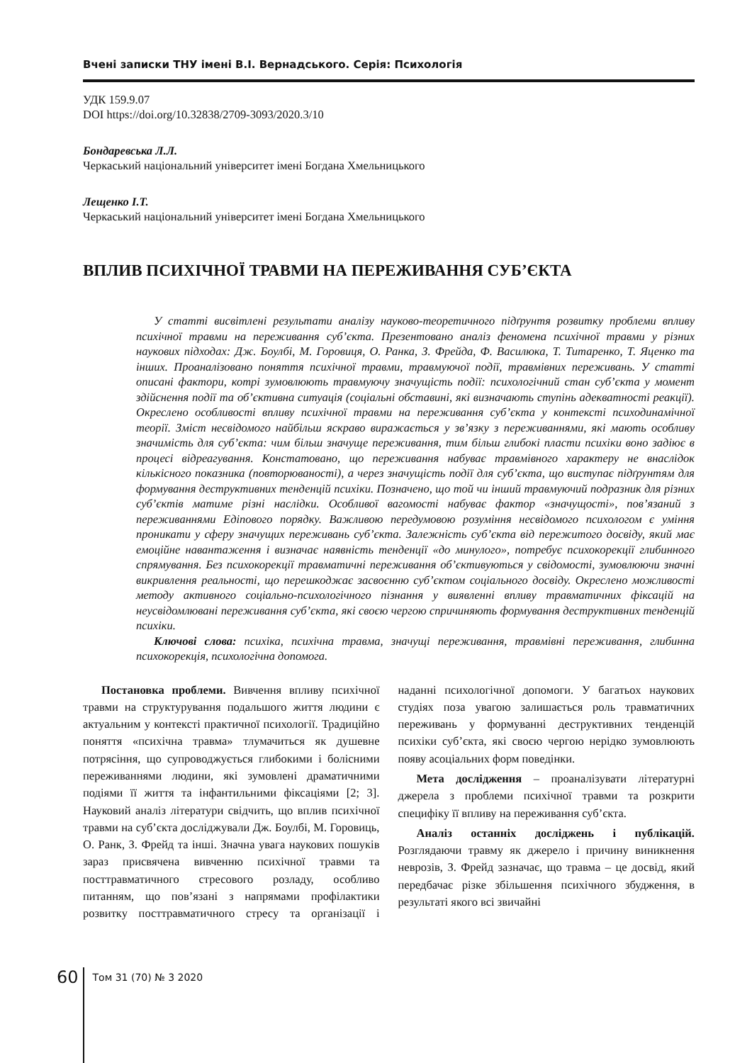Вчені записки ТНУ імені В.І. Вернадського. Серія: Психологія
УДК 159.9.07
DOI https://doi.org/10.32838/2709-3093/2020.3/10
Бондаревська Л.Л.
Черкаський національний університет імені Богдана Хмельницького
Лещенко І.Т.
Черкаський національний університет імені Богдана Хмельницького
ВПЛИВ ПСИХІЧНОЇ ТРАВМИ НА ПЕРЕЖИВАННЯ СУБ’ЄКТА
У статті висвітлені результати аналізу науково-теоретичного підґрунтя розвитку проблеми впливу психічної травми на переживання суб’єкта. Презентовано аналіз феномена психічної травми у різних наукових підходах: Дж. Боулбі, М. Горовиця, О. Ранка, З. Фрейда, Ф. Василюка, Т. Титаренко, Т. Яценко та інших. Проаналізовано поняття психічної травми, травмуючої події, травмівних переживань. У статті описані фактори, котрі зумовлюють травмуючу значущість події: психологічний стан суб’єкта у момент здійснення події та об’єктивна ситуація (соціальні обставині, які визначають ступінь адекватності реакції). Окреслено особливості впливу психічної травми на переживання суб’єкта у контексті психодинамічної теорії. Зміст несвідомого найбільш яскраво виражається у зв’язку з переживаннями, які мають особливу значимість для суб’єкта: чим більш значуще переживання, тим більш глибокі пласти психіки воно задіює в процесі відреагування. Констатовано, що переживання набуває травмівного характеру не внаслідок кількісного показника (повторюваності), а через значущість події для суб’єкта, що виступає підґрунтям для формування деструктивних тенденцій психіки. Позначено, що той чи інший травмуючий подразник для різних суб’єктів матиме різні наслідки. Особливої вагомості набуває фактор «значущості», пов’язаний з переживаннями Едіпового порядку. Важливою передумовою розуміння несвідомого психологом є уміння проникати у сферу значущих переживань суб’єкта. Залежність суб’єкта від пережитого досвіду, який має емоційне навантаження і визначає наявність тенденції «до минулого», потребує психокорекції глибинного спрямування. Без психокорекції травматичні переживання об’єктивуються у свідомості, зумовлюючи значні викривлення реальності, що перешкоджає засвоєнню суб’єктом соціального досвіду. Окреслено можливості методу активного соціально-психологічного пізнання у виявленні впливу травматичних фіксацій на неусвідомлювані переживання суб’єкта, які своєю чергою спричиняють формування деструктивних тенденцій психіки.
Ключові слова: психіка, психічна травма, значущі переживання, травмівні переживання, глибинна психокорекція, психологічна допомога.
Постановка проблеми. Вивчення впливу психічної травми на структурування подальшого життя людини є актуальним у контексті практичної психології. Традиційно поняття «психічна травма» тлумачиться як душевне потрясіння, що супроводжується глибокими і болісними переживаннями людини, які зумовлені драматичними подіями її життя та інфантильними фіксаціями [2; 3]. Науковий аналіз літератури свідчить, що вплив психічної травми на суб’єкта досліджували Дж. Боулбі, М. Горовиць, О. Ранк, З. Фрейд та інші. Значна увага наукових пошуків зараз присвячена вивченню психічної травми та посттравматичного стресового розладу, особливо питанням, що пов’язані з напрямами профілактики розвитку посттравматичного стресу та організації і наданні психологічної допомоги. У багатьох наукових студіях поза увагою залишається роль травматичних переживань у формуванні деструктивних тенденцій психіки суб’єкта, які своєю чергою нерідко зумовлюють появу асоціальних форм поведінки.
Мета дослідження – проаналізувати літературні джерела з проблеми психічної травми та розкрити специфіку її впливу на переживання суб’єкта.
Аналіз останніх досліджень і публікацій. Розглядаючи травму як джерело і причину виникнення неврозів, З. Фрейд зазначає, що травма – це досвід, який передбачає різке збільшення психічного збудження, в результаті якого всі звичайні
60
Том 31 (70) № 3 2020